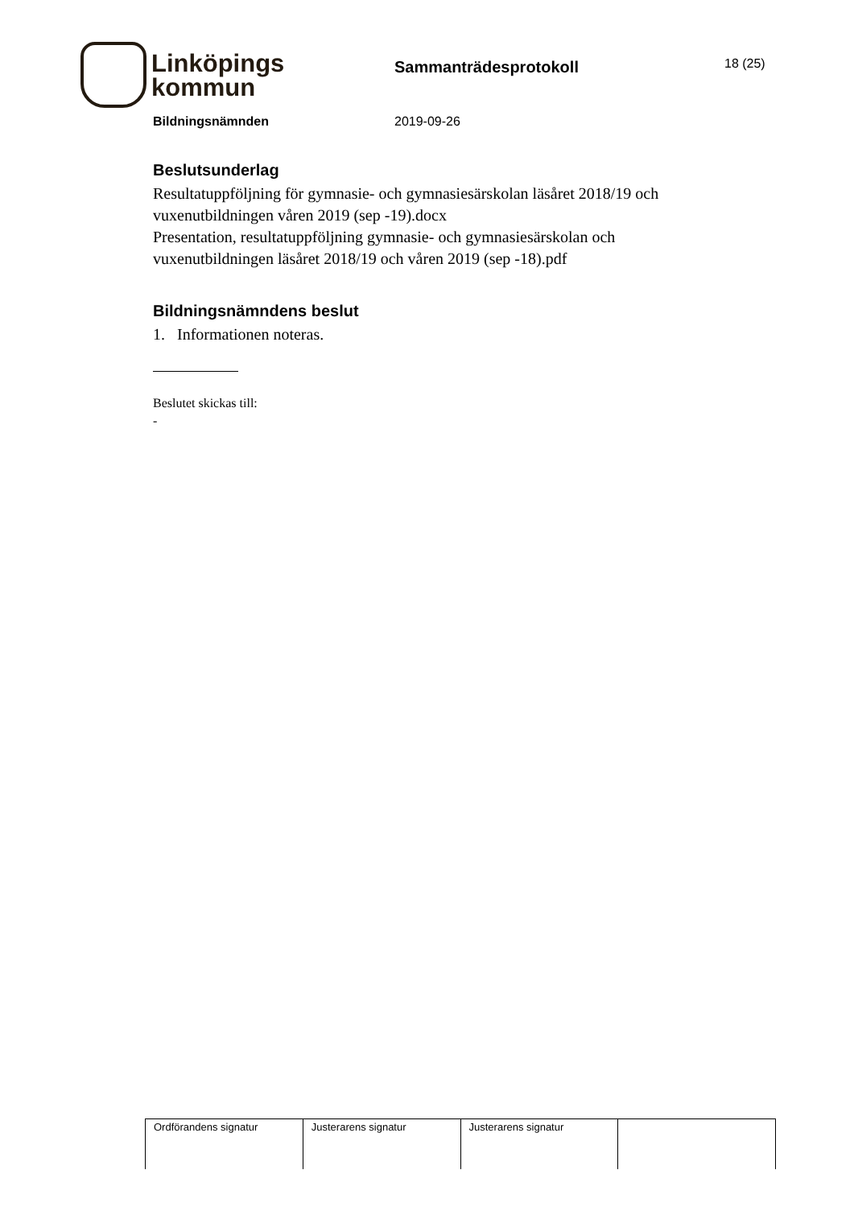Linköpings
kommun
Sammanträdesprotokoll
18 (25)
Bildningsnämnden 2019-09-26
Beslutsunderlag
Resultatuppföljning för gymnasie- och gymnasiesärskolan läsåret 2018/19 och vuxenutbildningen våren 2019 (sep -19).docx
Presentation, resultatuppföljning gymnasie- och gymnasiesärskolan och vuxenutbildningen läsåret 2018/19 och våren 2019 (sep -18).pdf
Bildningsnämndens beslut
1. Informationen noteras.
Beslutet skickas till:
-
| Ordförandens signatur | Justerarens signatur | Justerarens signatur | |